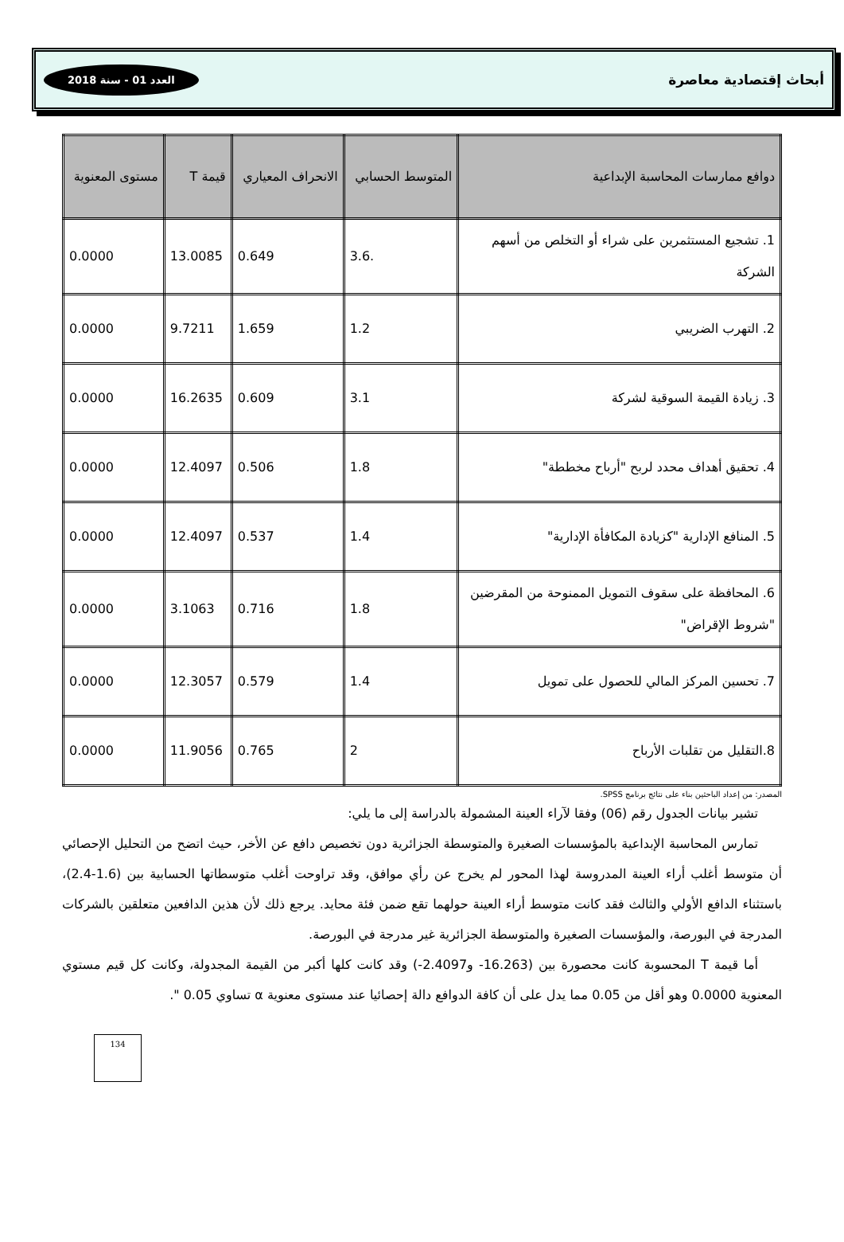أبحاث إقتصادية معاصرة العدد 01 - سنة 2018
| دوافع ممارسات المحاسبة الإبداعية | المتوسط الحسابي | الانحراف المعياري | قيمة T | مستوى المعنوية |
| --- | --- | --- | --- | --- |
| 1. تشجيع المستثمرين على شراء أو التخلص من أسهم الشركة | 3.6. | 0.649 | 13.0085 | 0.0000 |
| 2. التهرب الضريبي | 1.2 | 1.659 | 9.7211 | 0.0000 |
| 3. زيادة القيمة السوقية لشركة | 3.1 | 0.609 | 16.2635 | 0.0000 |
| 4. تحقيق أهداف محدد لربح "أرباح مخططة" | 1.8 | 0.506 | 12.4097 | 0.0000 |
| 5. المنافع الإدارية "كزيادة المكافأة الإدارية" | 1.4 | 0.537 | 12.4097 | 0.0000 |
| 6. المحافظة على سقوف التمويل الممنوحة من المقرضين "شروط الإقراض" | 1.8 | 0.716 | 3.1063 | 0.0000 |
| 7. تحسين المركز المالي للحصول على تمويل | 1.4 | 0.579 | 12.3057 | 0.0000 |
| 8.التقليل من تقلبات الأرباح | 2 | 0.765 | 11.9056 | 0.0000 |
المصدر: من إعداد الباحثين بناء على نتائج برنامج SPSS.
تشير بيانات الجدول رقم (06) وفقا لآراء العينة المشمولة بالدراسة إلى ما يلي:
تمارس المحاسبة الإبداعية بالمؤسسات الصغيرة والمتوسطة الجزائرية دون تخصيص دافع عن الأخر، حيث اتضح من التحليل الإحصائي أن متوسط أغلب أراء العينة المدروسة لهذا المحور لم يخرج عن رأي موافق، وقد تراوحت أغلب متوسطاتها الحسابية بين (1.6-2.4)، باستثناء الدافع الأولي والثالث فقد كانت متوسط أراء العينة حولهما تقع ضمن فئة محايد. يرجع ذلك لأن هذين الدافعين متعلقين بالشركات المدرجة في البورصة، والمؤسسات الصغيرة والمتوسطة الجزائرية غير مدرجة في البورصة.
أما قيمة T المحسوبة كانت محصورة بين (16.263- و2.4097-) وقد كانت كلها أكبر من القيمة المجدولة، وكانت كل قيم مستوي المعنوية 0.0000 وهو أقل من 0.05 مما يدل على أن كافة الدوافع دالة إحصائيا عند مستوى معنوية α تساوي 0.05 ".
134